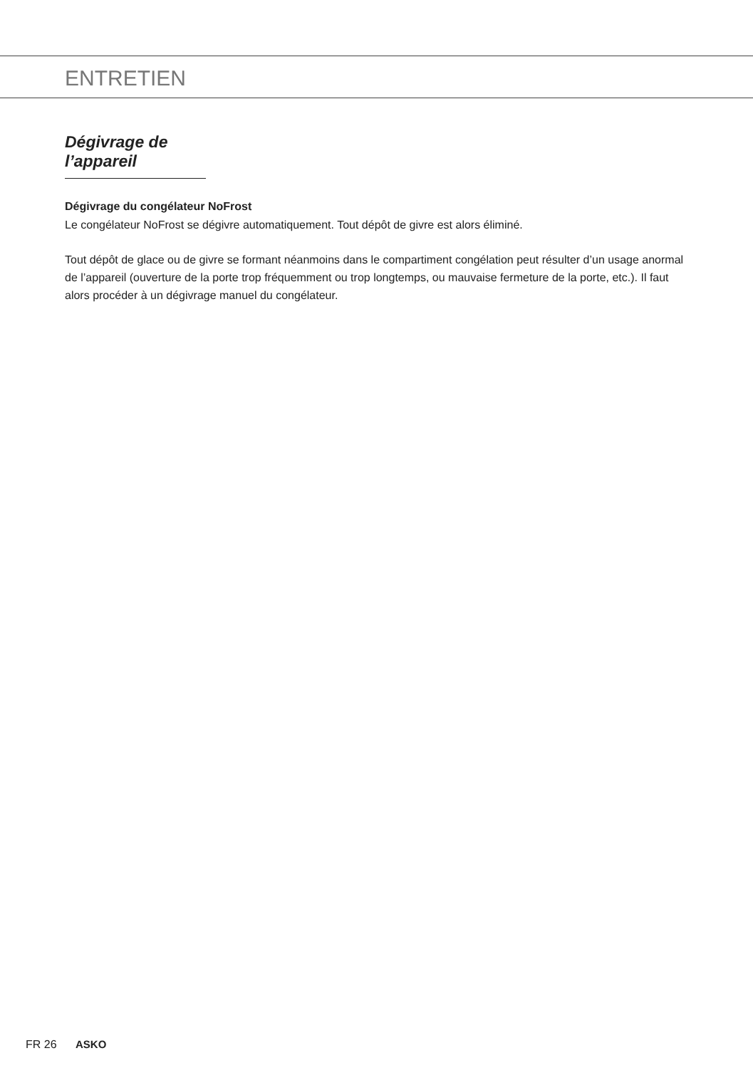ENTRETIEN
Dégivrage de l’appareil
Dégivrage du congélateur NoFrost
Le congélateur NoFrost se dégivre automatiquement. Tout dépôt de givre est alors éliminé.
Tout dépôt de glace ou de givre se formant néanmoins dans le compartiment congélation peut résulter d’un usage anormal de l’appareil (ouverture de la porte trop fréquemment ou trop longtemps, ou mauvaise fermeture de la porte, etc.). Il faut alors procéder à un dégivrage manuel du congélateur.
FR 26 ASKO